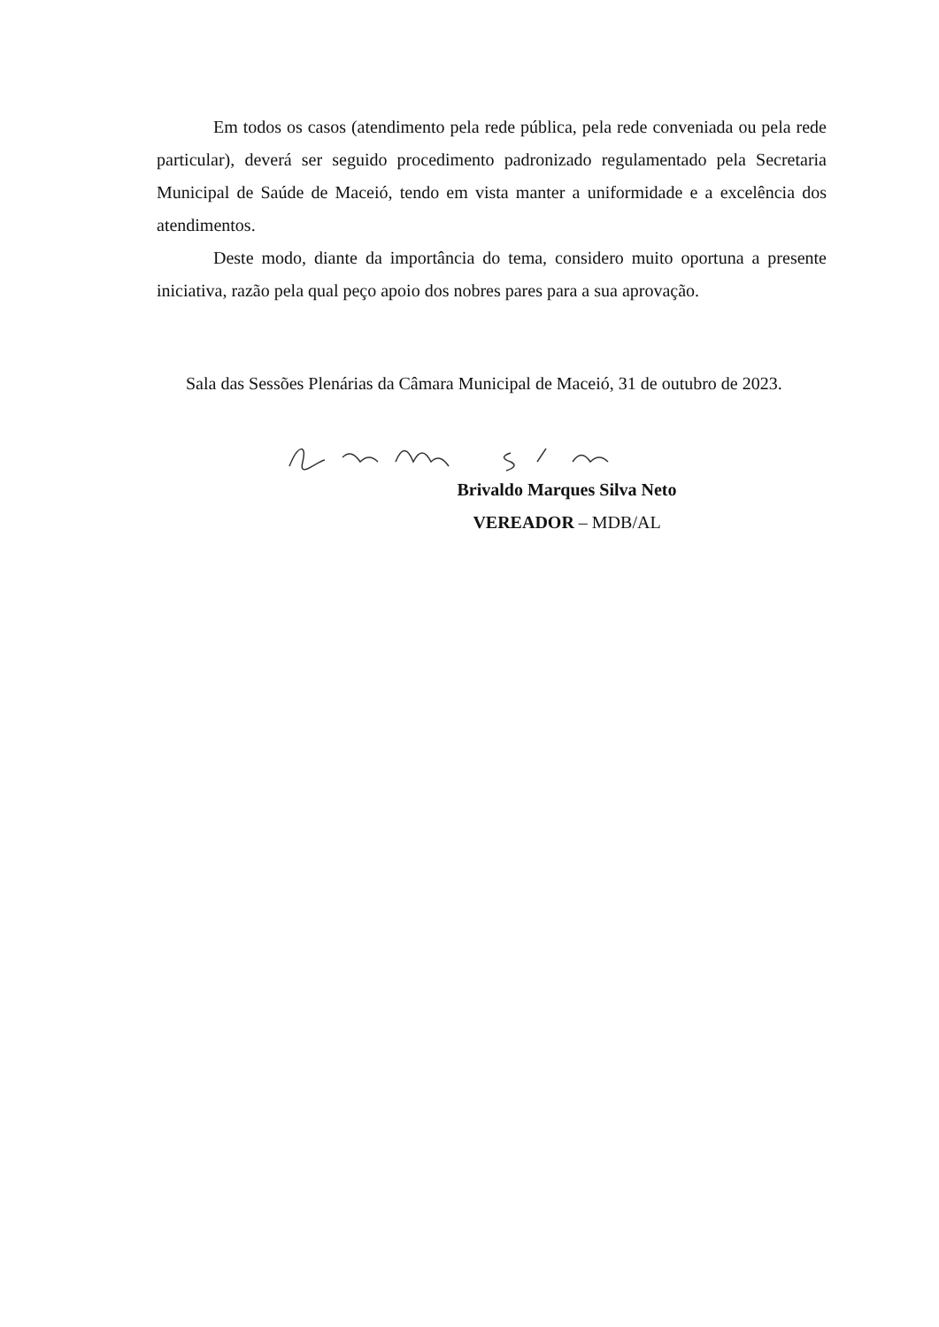Em todos os casos (atendimento pela rede pública, pela rede conveniada ou pela rede particular), deverá ser seguido procedimento padronizado regulamentado pela Secretaria Municipal de Saúde de Maceió, tendo em vista manter a uniformidade e a excelência dos atendimentos.
Deste modo, diante da importância do tema, considero muito oportuna a presente iniciativa, razão pela qual peço apoio dos nobres pares para a sua aprovação.
Sala das Sessões Plenárias da Câmara Municipal de Maceió, 31 de outubro de 2023.
Brivaldo Marques Silva Neto
VEREADOR – MDB/AL